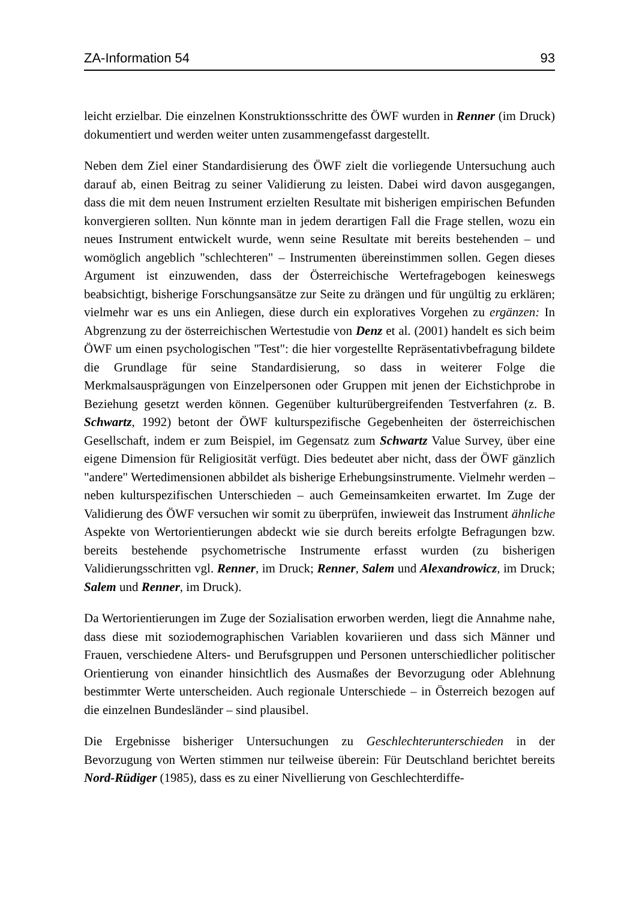ZA-Information 54 93
leicht erzielbar. Die einzelnen Konstruktionsschritte des ÖWF wurden in Renner (im Druck) dokumentiert und werden weiter unten zusammengefasst dargestellt.
Neben dem Ziel einer Standardisierung des ÖWF zielt die vorliegende Untersuchung auch darauf ab, einen Beitrag zu seiner Validierung zu leisten. Dabei wird davon ausgegangen, dass die mit dem neuen Instrument erzielten Resultate mit bisherigen empirischen Befunden konvergieren sollten. Nun könnte man in jedem derartigen Fall die Frage stellen, wozu ein neues Instrument entwickelt wurde, wenn seine Resultate mit bereits bestehenden – und womöglich angeblich "schlechteren" – Instrumenten übereinstimmen sollen. Gegen dieses Argument ist einzuwenden, dass der Österreichische Wertefragebogen keineswegs beabsichtigt, bisherige Forschungsansätze zur Seite zu drängen und für ungültig zu erklären; vielmehr war es uns ein Anliegen, diese durch ein exploratives Vorgehen zu ergänzen: In Abgrenzung zu der österreichischen Wertestudie von Denz et al. (2001) handelt es sich beim ÖWF um einen psychologischen "Test": die hier vorgestellte Repräsentativbefragung bildete die Grundlage für seine Standardisierung, so dass in weiterer Folge die Merkmalsausprägungen von Einzelpersonen oder Gruppen mit jenen der Eichstichprobe in Beziehung gesetzt werden können. Gegenüber kulturübergreifenden Testverfahren (z. B. Schwartz, 1992) betont der ÖWF kulturspezifische Gegebenheiten der österreichischen Gesellschaft, indem er zum Beispiel, im Gegensatz zum Schwartz Value Survey, über eine eigene Dimension für Religiosität verfügt. Dies bedeutet aber nicht, dass der ÖWF gänzlich "andere" Wertedimensionen abbildet als bisherige Erhebungsinstrumente. Vielmehr werden – neben kulturspezifischen Unterschieden – auch Gemeinsamkeiten erwartet. Im Zuge der Validierung des ÖWF versuchen wir somit zu überprüfen, inwieweit das Instrument ähnliche Aspekte von Wertorientierungen abdeckt wie sie durch bereits erfolgte Befragungen bzw. bereits bestehende psychometrische Instrumente erfasst wurden (zu bisherigen Validierungsschritten vgl. Renner, im Druck; Renner, Salem und Alexandrowicz, im Druck; Salem und Renner, im Druck).
Da Wertorientierungen im Zuge der Sozialisation erworben werden, liegt die Annahme nahe, dass diese mit soziodemographischen Variablen kovariieren und dass sich Männer und Frauen, verschiedene Alters- und Berufsgruppen und Personen unterschiedlicher politischer Orientierung von einander hinsichtlich des Ausmaßes der Bevorzugung oder Ablehnung bestimmter Werte unterscheiden. Auch regionale Unterschiede – in Österreich bezogen auf die einzelnen Bundesländer – sind plausibel.
Die Ergebnisse bisheriger Untersuchungen zu Geschlechterunterschieden in der Bevorzugung von Werten stimmen nur teilweise überein: Für Deutschland berichtet bereits Nord-Rüdiger (1985), dass es zu einer Nivellierung von Geschlechterdiffe-